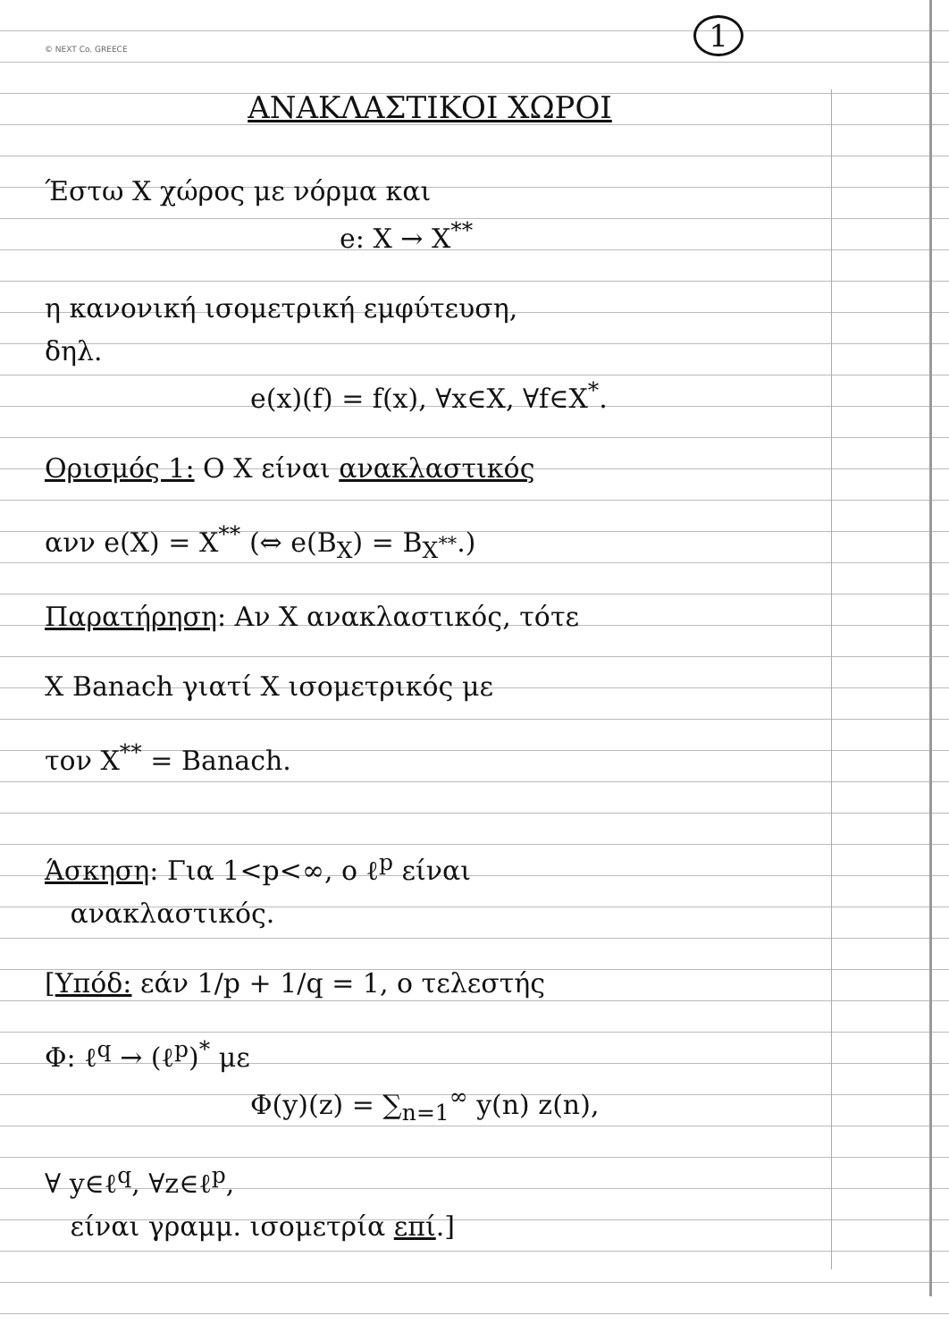1
© NEXT Co. GREECE
ΑΝΑΚΛΑΣΤΙΚΟΙ ΧΩΡΟΙ
Έστω X χώρος με νόρμα και
e: X → X<sup>**</sup>
η κανονική ισομετρική εμφύτευση,
δηλ.
e(x)(f) = f(x), ∀x∈X, ∀f∈X<sup>*</sup>.
Ορισμός 1: Ο X είναι ανακλαστικός
ανν e(X) = X<sup>**</sup> (⇔ e(B<sub>X</sub>) = B<sub>X<sup>**</sup></sub>.)
Παρατήρηση: Αν X ανακλαστικός, τότε
X Banach γιατί X ισομετρικός με
τον X<sup>**</sup> = Banach.
Άσκηση: Για 1<p<∞, ο ℓ<sup>p</sup> είναι
ανακλαστικός.
[Υπόδ: εάν 1/p + 1/q = 1, ο τελεστής
Φ: ℓ<sup>q</sup> → (ℓ<sup>p</sup>)<sup>*</sup> με
Φ(y)(z) = ∑<sub>n=1</sub><sup>∞</sup> y(n) z(n),
∀ y∈ℓ<sup>q</sup>, ∀z∈ℓ<sup>p</sup>,
είναι γραμμ. ισομετρία επί.]